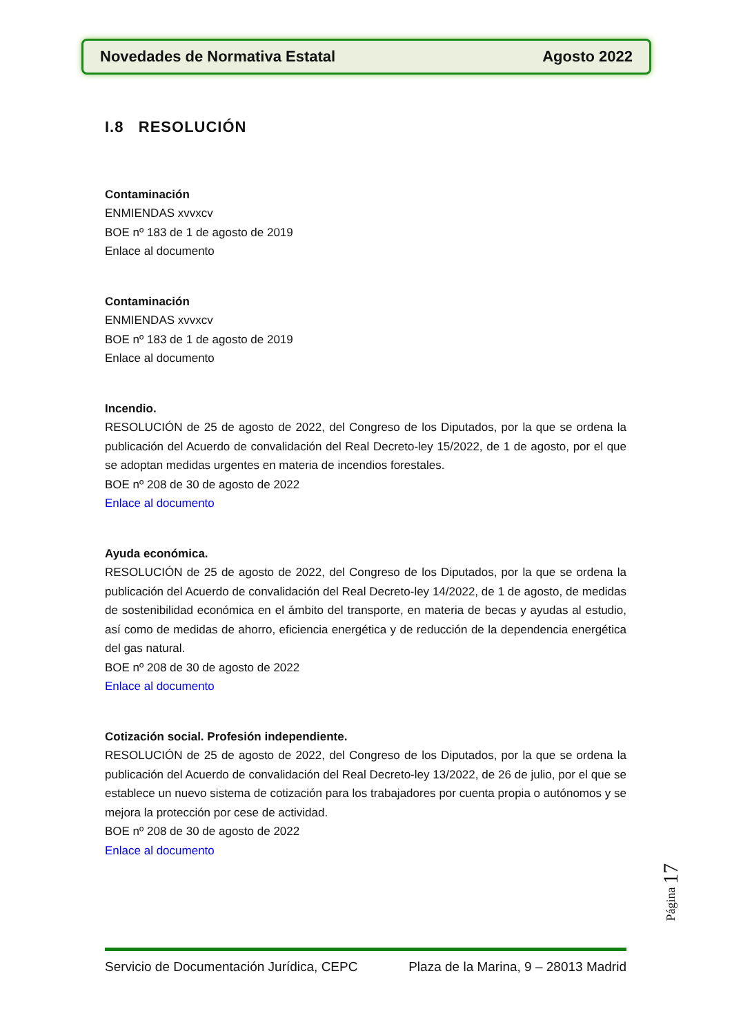Novedades de Normativa Estatal Agosto 2022
I.8 RESOLUCIÓN
Contaminación
ENMIENDAS xvvxcv
BOE nº 183 de 1 de agosto de 2019
Enlace al documento
Contaminación
ENMIENDAS xvvxcv
BOE nº 183 de 1 de agosto de 2019
Enlace al documento
Incendio.
RESOLUCIÓN de 25 de agosto de 2022, del Congreso de los Diputados, por la que se ordena la publicación del Acuerdo de convalidación del Real Decreto-ley 15/2022, de 1 de agosto, por el que se adoptan medidas urgentes en materia de incendios forestales.
BOE nº 208 de 30 de agosto de 2022
Enlace al documento
Ayuda económica.
RESOLUCIÓN de 25 de agosto de 2022, del Congreso de los Diputados, por la que se ordena la publicación del Acuerdo de convalidación del Real Decreto-ley 14/2022, de 1 de agosto, de medidas de sostenibilidad económica en el ámbito del transporte, en materia de becas y ayudas al estudio, así como de medidas de ahorro, eficiencia energética y de reducción de la dependencia energética del gas natural.
BOE nº 208 de 30 de agosto de 2022
Enlace al documento
Cotización social. Profesión independiente.
RESOLUCIÓN de 25 de agosto de 2022, del Congreso de los Diputados, por la que se ordena la publicación del Acuerdo de convalidación del Real Decreto-ley 13/2022, de 26 de julio, por el que se establece un nuevo sistema de cotización para los trabajadores por cuenta propia o autónomos y se mejora la protección por cese de actividad.
BOE nº 208 de 30 de agosto de 2022
Enlace al documento
Página 17
Servicio de Documentación Jurídica, CEPC Plaza de la Marina, 9 – 28013 Madrid